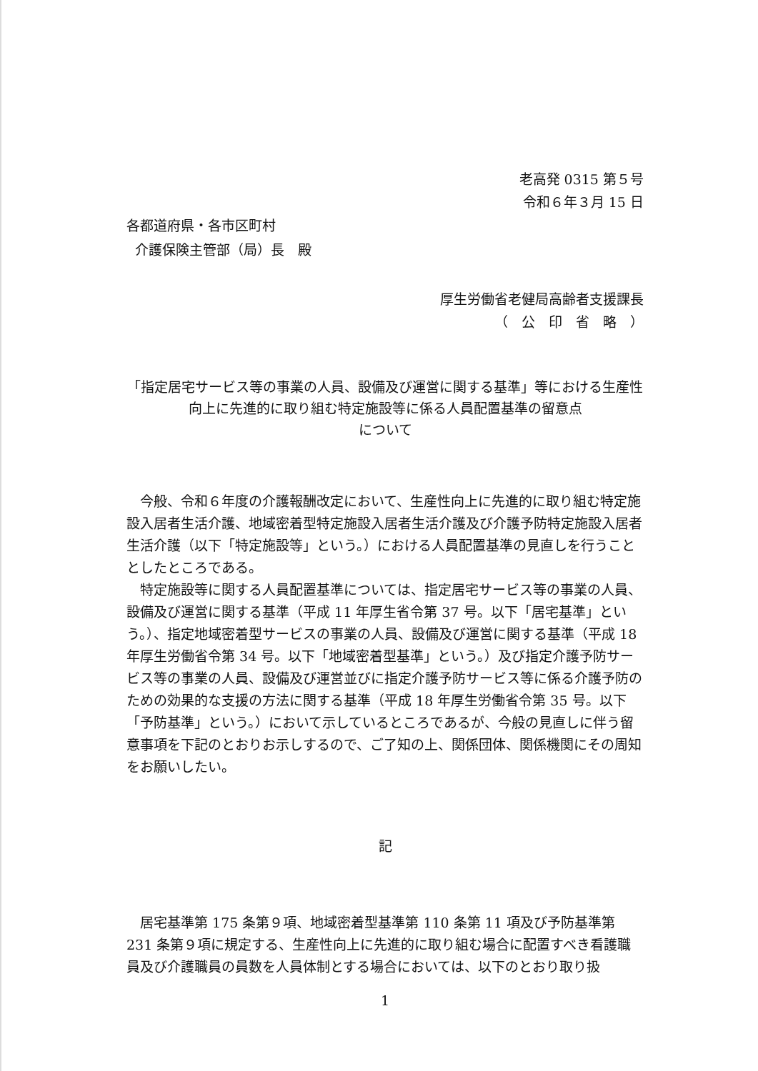老高発 0315 第５号
令和６年３月 15 日
各都道府県・各市区町村
介護保険主管部（局）長　殿
厚生労働省老健局高齢者支援課長
（　公　印　省　略　）
「指定居宅サービス等の事業の人員、設備及び運営に関する基準」等における生産性向上に先進的に取り組む特定施設等に係る人員配置基準の留意点
について
今般、令和６年度の介護報酬改定において、生産性向上に先進的に取り組む特定施設入居者生活介護、地域密着型特定施設入居者生活介護及び介護予防特定施設入居者生活介護（以下「特定施設等」という。）における人員配置基準の見直しを行うこととしたところである。
特定施設等に関する人員配置基準については、指定居宅サービス等の事業の人員、設備及び運営に関する基準（平成 11 年厚生省令第 37 号。以下「居宅基準」という。）、指定地域密着型サービスの事業の人員、設備及び運営に関する基準（平成 18 年厚生労働省令第 34 号。以下「地域密着型基準」という。）及び指定介護予防サービス等の事業の人員、設備及び運営並びに指定介護予防サービス等に係る介護予防のための効果的な支援の方法に関する基準（平成 18 年厚生労働省令第 35 号。以下「予防基準」という。）において示しているところであるが、今般の見直しに伴う留意事項を下記のとおりお示しするので、ご了知の上、関係団体、関係機関にその周知をお願いしたい。
記
居宅基準第 175 条第９項、地域密着型基準第 110 条第 11 項及び予防基準第 231 条第９項に規定する、生産性向上に先進的に取り組む場合に配置すべき看護職員及び介護職員の員数を人員体制とする場合においては、以下のとおり取り扱
1